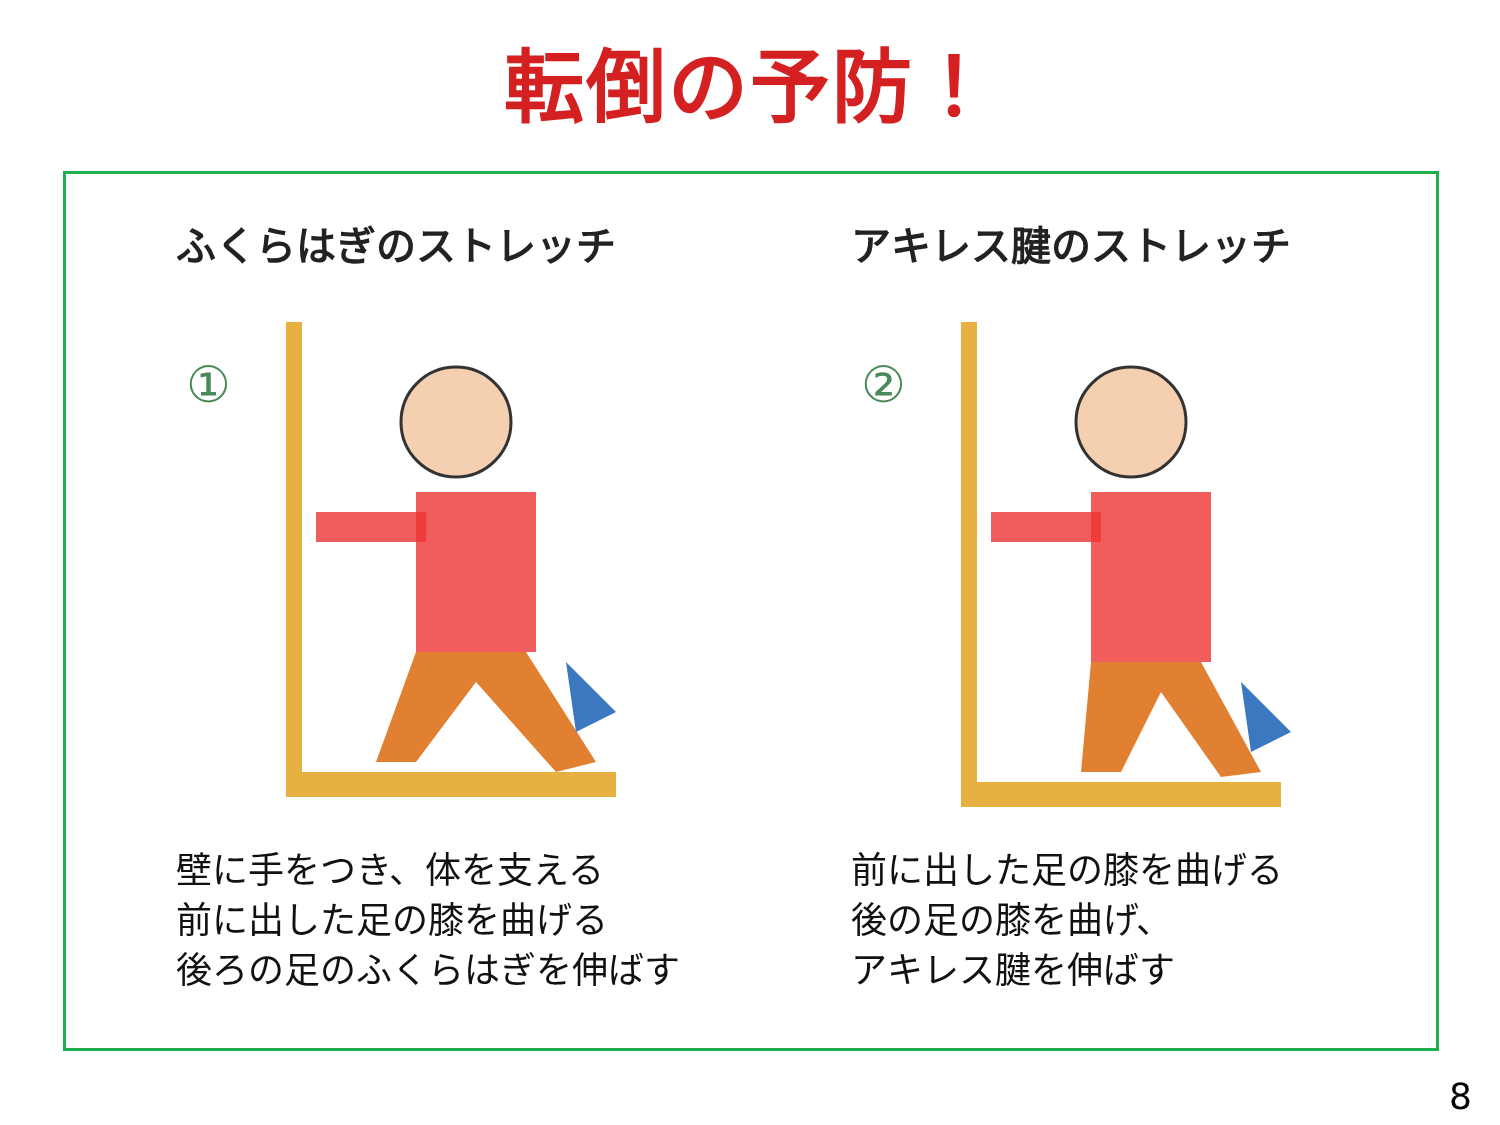転倒の予防！
ふくらはぎのストレッチ
①
壁に手をつき、体を支える
前に出した足の膝を曲げる
後ろの足のふくらはぎを伸ばす
アキレス腱のストレッチ
②
前に出した足の膝を曲げる
後の足の膝を曲げ、
アキレス腱を伸ばす
8